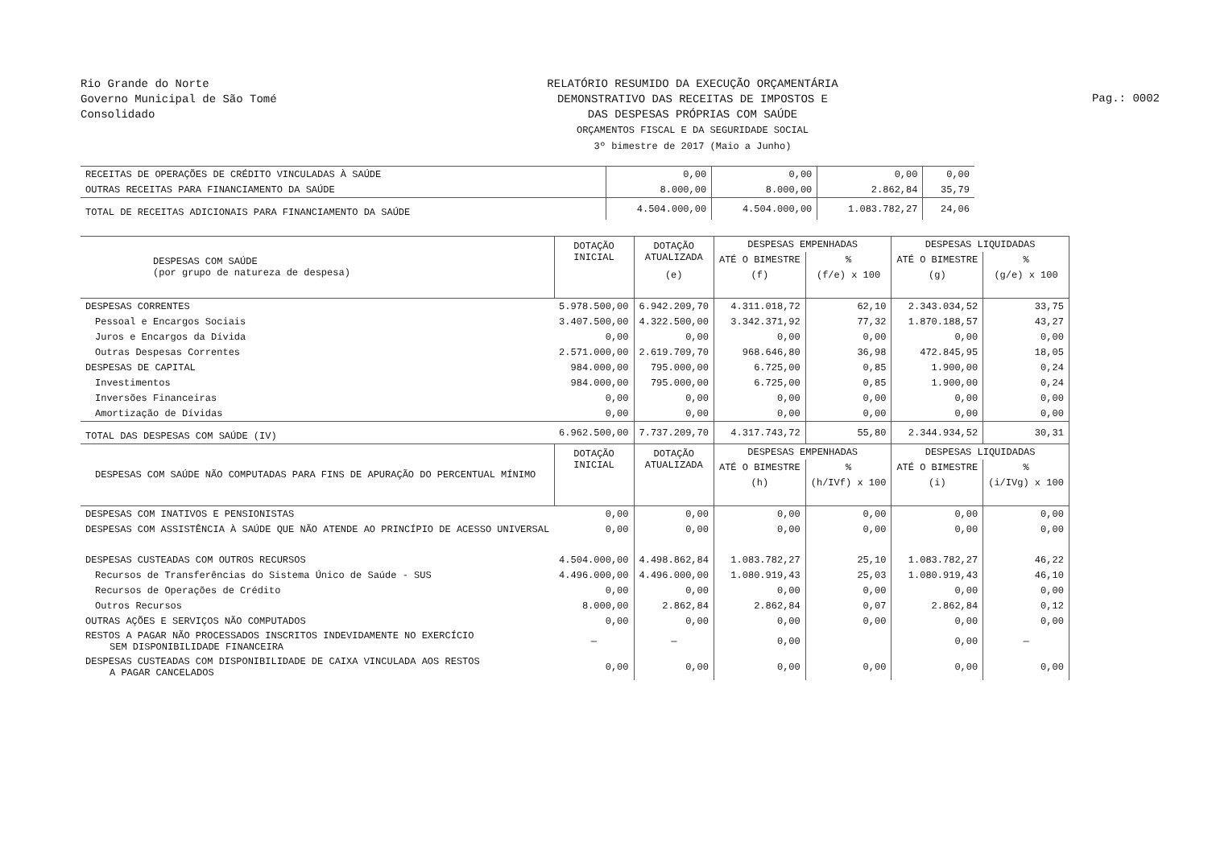Rio Grande do Norte
Governo Municipal de São Tomé
Consolidado
RELATÓRIO RESUMIDO DA EXECUÇÃO ORÇAMENTÁRIA
DEMONSTRATIVO DAS RECEITAS DE IMPOSTOS E
DAS DESPESAS PRÓPRIAS COM SAÚDE
ORÇAMENTOS FISCAL E DA SEGURIDADE SOCIAL
3º bimestre de 2017 (Maio a Junho)
Pag.: 0002
| RECEITAS DE OPERAÇÕES DE CRÉDITO VINCULADAS À SAÚDE | 0,00 | 0,00 | 0,00 | 0,00 |
| OUTRAS RECEITAS PARA FINANCIAMENTO DA SAÚDE | 8.000,00 | 8.000,00 | 2.862,84 | 35,79 |
| TOTAL DE RECEITAS ADICIONAIS PARA FINANCIAMENTO DA SAÚDE | 4.504.000,00 | 4.504.000,00 | 1.083.782,27 | 24,06 |
| DESPESAS COM SAÚDE (por grupo de natureza de despesa) | DOTAÇÃO INICIAL | DOTAÇÃO ATUALIZADA | DESPESAS EMPENHADAS | | DESPESAS LIQUIDADAS | |
| --- | --- | --- | --- | --- | --- | --- |
| | | | ATÉ O BIMESTRE | % | ATÉ O BIMESTRE | % |
| | | (e) | (f) | (f/e) x 100 | (g) | (g/e) x 100 |
| DESPESAS CORRENTES | 5.978.500,00 | 6.942.209,70 | 4.311.018,72 | 62,10 | 2.343.034,52 | 33,75 |
| Pessoal e Encargos Sociais | 3.407.500,00 | 4.322.500,00 | 3.342.371,92 | 77,32 | 1.870.188,57 | 43,27 |
| Juros e Encargos da Dívida | 0,00 | 0,00 | 0,00 | 0,00 | 0,00 | 0,00 |
| Outras Despesas Correntes | 2.571.000,00 | 2.619.709,70 | 968.646,80 | 36,98 | 472.845,95 | 18,05 |
| DESPESAS DE CAPITAL | 984.000,00 | 795.000,00 | 6.725,00 | 0,85 | 1.900,00 | 0,24 |
| Investimentos | 984.000,00 | 795.000,00 | 6.725,00 | 0,85 | 1.900,00 | 0,24 |
| Inversões Financeiras | 0,00 | 0,00 | 0,00 | 0,00 | 0,00 | 0,00 |
| Amortização de Dívidas | 0,00 | 0,00 | 0,00 | 0,00 | 0,00 | 0,00 |
| TOTAL DAS DESPESAS COM SAÚDE (IV) | 6.962.500,00 | 7.737.209,70 | 4.317.743,72 | 55,80 | 2.344.934,52 | 30,31 |
| DESPESAS COM SAÚDE NÃO COMPUTADAS PARA FINS DE APURAÇÃO DO PERCENTUAL MÍNIMO | DOTAÇÃO INICIAL | DOTAÇÃO ATUALIZADA | DESPESAS EMPENHADAS | | DESPESAS LIQUIDADAS | |
| | | | ATÉ O BIMESTRE | % | ATÉ O BIMESTRE | % |
| | | | (h) | (h/IVf) x 100 | (i) | (i/IVg) x 100 |
| DESPESAS COM INATIVOS E PENSIONISTAS | 0,00 | 0,00 | 0,00 | 0,00 | 0,00 | 0,00 |
| DESPESAS COM ASSISTÊNCIA À SAÚDE QUE NÃO ATENDE AO PRINCÍPIO DE ACESSO UNIVERSAL | 0,00 | 0,00 | 0,00 | 0,00 | 0,00 | 0,00 |
| DESPESAS CUSTEADAS COM OUTROS RECURSOS | 4.504.000,00 | 4.498.862,84 | 1.083.782,27 | 25,10 | 1.083.782,27 | 46,22 |
| Recursos de Transferências do Sistema Único de Saúde - SUS | 4.496.000,00 | 4.496.000,00 | 1.080.919,43 | 25,03 | 1.080.919,43 | 46,10 |
| Recursos de Operações de Crédito | 0,00 | 0,00 | 0,00 | 0,00 | 0,00 | 0,00 |
| Outros Recursos | 8.000,00 | 2.862,84 | 2.862,84 | 0,07 | 2.862,84 | 0,12 |
| OUTRAS AÇÕES E SERVIÇOS NÃO COMPUTADOS | 0,00 | 0,00 | 0,00 | 0,00 | 0,00 | 0,00 |
| RESTOS A PAGAR NÃO PROCESSADOS INSCRITOS INDEVIDAMENTE NO EXERCÍCIO SEM DISPONIBILIDADE FINANCEIRA | — | — | 0,00 | | 0,00 | — |
| DESPESAS CUSTEADAS COM DISPONIBILIDADE DE CAIXA VINCULADA AOS RESTOS A PAGAR CANCELADOS | 0,00 | 0,00 | 0,00 | 0,00 | 0,00 | 0,00 |